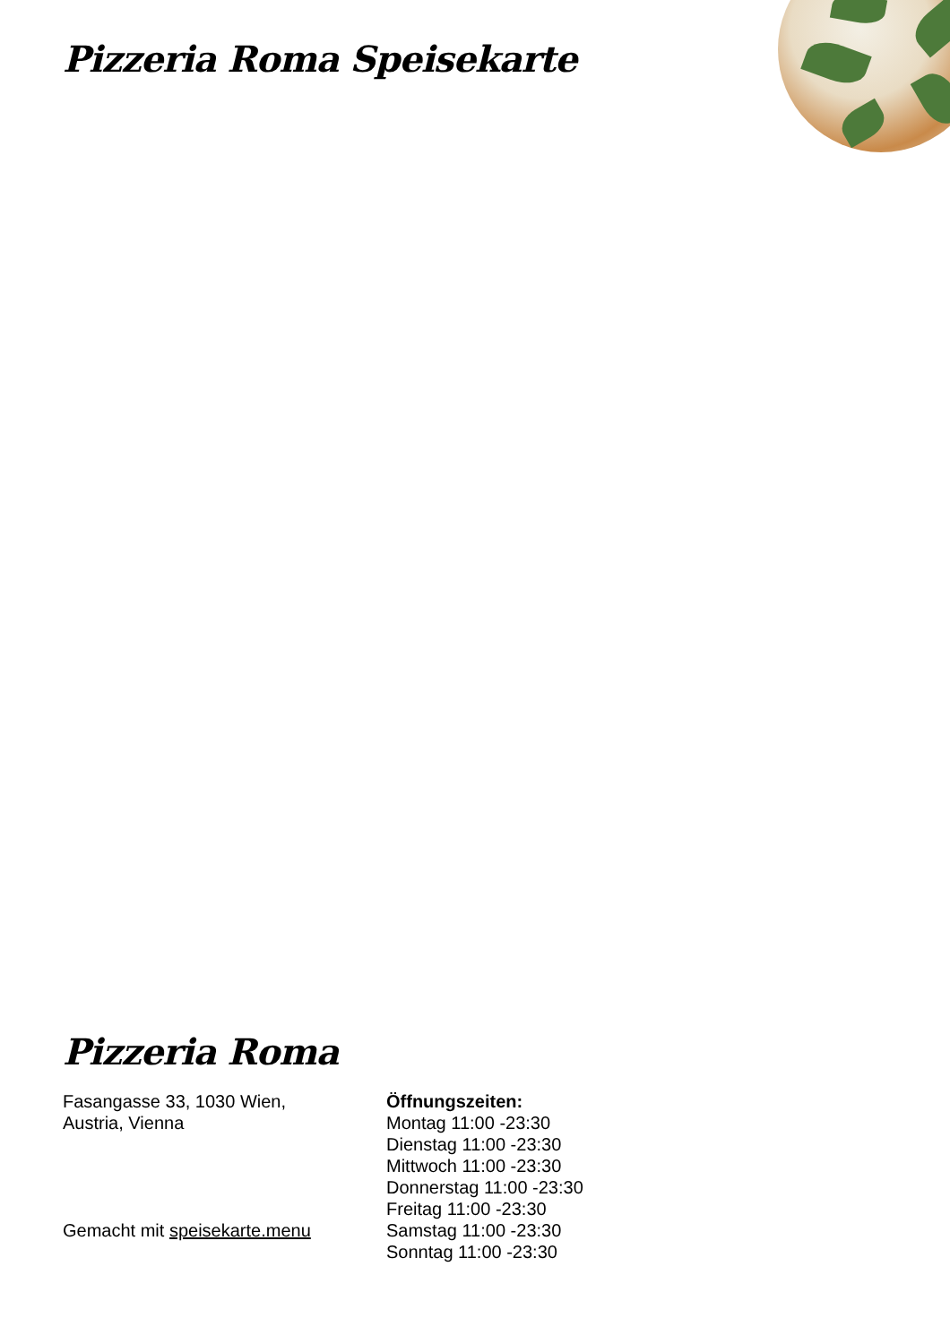Pizzeria Roma Speisekarte
Pizzeria Roma
Fasangasse 33, 1030 Wien,
Austria, Vienna
Gemacht mit speisekarte.menu
Öffnungszeiten:
Montag 11:00 -23:30
Dienstag 11:00 -23:30
Mittwoch 11:00 -23:30
Donnerstag 11:00 -23:30
Freitag 11:00 -23:30
Samstag 11:00 -23:30
Sonntag 11:00 -23:30